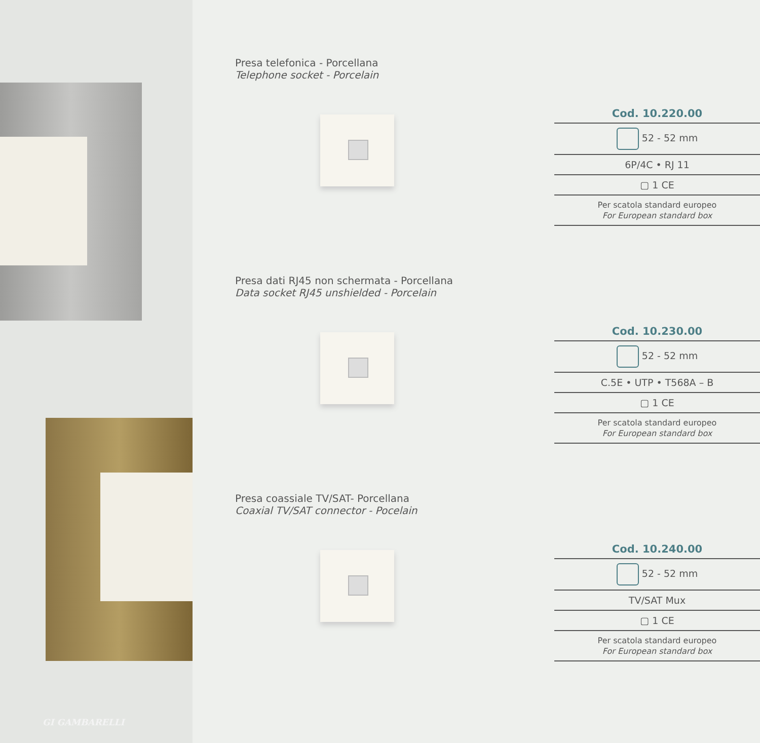GI GAMBARELLI
Presa telefonica - Porcellana
Telephone socket - Porcelain
Cod. 10.220.00
52 - 52 mm
6P/4C • RJ 11
▢ 1 CE
Per scatola standard europeo
For European standard box
Presa dati RJ45 non schermata - Porcellana
Data socket RJ45 unshielded - Porcelain
Cod. 10.230.00
52 - 52 mm
C.5E • UTP • T568A – B
▢ 1 CE
Per scatola standard europeo
For European standard box
Presa coassiale TV/SAT- Porcellana
Coaxial TV/SAT connector - Pocelain
Cod. 10.240.00
52 - 52 mm
TV/SAT Mux
▢ 1 CE
Per scatola standard europeo
For European standard box